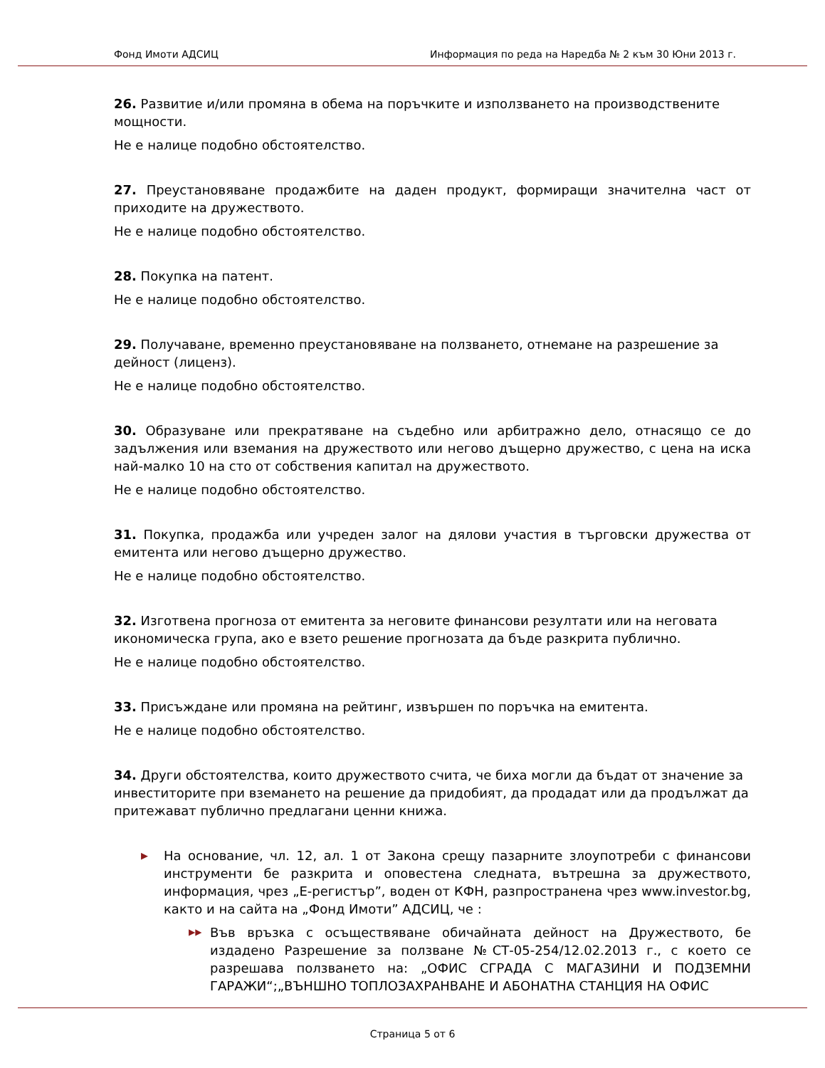Фонд Имоти АДСИЦ Информация по реда на Наредба № 2 към 30 Юни 2013 г.
26. Развитие и/или промяна в обема на поръчките и използването на производствените мощности.
Не е налице подобно обстоятелство.
27. Преустановяване продажбите на даден продукт, формиращи значителна част от приходите на дружеството.
Не е налице подобно обстоятелство.
28. Покупка на патент.
Не е налице подобно обстоятелство.
29. Получаване, временно преустановяване на ползването, отнемане на разрешение за дейност (лиценз).
Не е налице подобно обстоятелство.
30. Образуване или прекратяване на съдебно или арбитражно дело, отнасящо се до задължения или вземания на дружеството или негово дъщерно дружество, с цена на иска най-малко 10 на сто от собствения капитал на дружеството.
Не е налице подобно обстоятелство.
31. Покупка, продажба или учреден залог на дялови участия в търговски дружества от емитента или негово дъщерно дружество.
Не е налице подобно обстоятелство.
32. Изготвена прогноза от емитента за неговите финансови резултати или на неговата икономическа група, ако е взето решение прогнозата да бъде разкрита публично.
Не е налице подобно обстоятелство.
33. Присъждане или промяна на рейтинг, извършен по поръчка на емитента.
Не е налице подобно обстоятелство.
34. Други обстоятелства, които дружеството счита, че биха могли да бъдат от значение за инвеститорите при вземането на решение да придобият, да продадат или да продължат да притежават публично предлагани ценни книжа.
▶ На основание, чл. 12, ал. 1 от Закона срещу пазарните злоупотреби с финансови инструменти бе разкрита и оповестена следната, вътрешна за дружеството, информация, чрез „Е-регистър”, воден от КФН, разпространена чрез www.investor.bg, както и на сайта на „Фонд Имоти” АДСИЦ, че :
▶▶ Във връзка с осъществяване обичайната дейност на Дружеството, бе издадено Разрешение за ползване №СТ-05-254/12.02.2013 г., с което се разрешава ползването на: „ОФИС СГРАДА С МАГАЗИНИ И ПОДЗЕМНИ ГАРАЖИ“;„ВЪНШНО ТОПЛОЗАХРАНВАНЕ И АБОНАТНА СТАНЦИЯ НА ОФИС
Страница 5 от 6